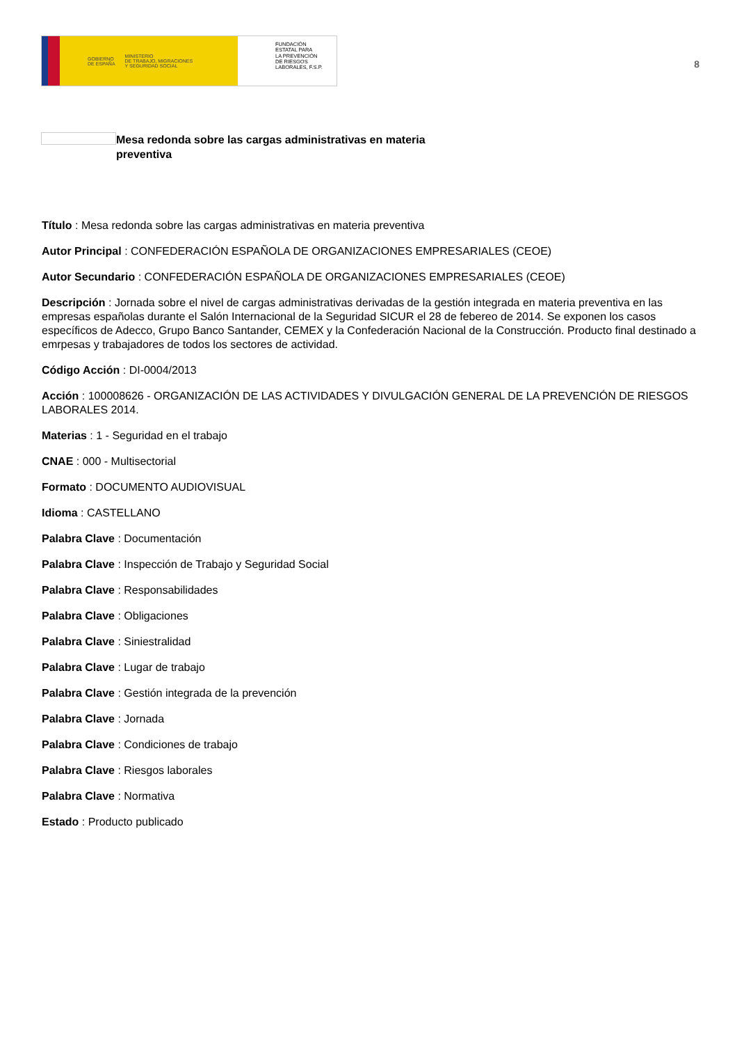GOBIERNO
DE ESPAÑA MINISTERIO
DE TRABAJO, MIGRACIONES
Y SEGURIDAD SOCIAL
FUNDACIÓN
ESTATAL PARA
LA PREVENCIÓN
DE RIESGOS
LABORALES, F.S.P.
8
Mesa redonda sobre las cargas administrativas en materia preventiva
Título : Mesa redonda sobre las cargas administrativas en materia preventiva
Autor Principal : CONFEDERACIÓN ESPAÑOLA DE ORGANIZACIONES EMPRESARIALES (CEOE)
Autor Secundario : CONFEDERACIÓN ESPAÑOLA DE ORGANIZACIONES EMPRESARIALES (CEOE)
Descripción : Jornada sobre el nivel de cargas administrativas derivadas de la gestión integrada en materia preventiva en las empresas españolas durante el Salón Internacional de la Seguridad SICUR el 28 de febereo de 2014. Se exponen los casos específicos de Adecco, Grupo Banco Santander, CEMEX y la Confederación Nacional de la Construcción. Producto final destinado a emrpesas y trabajadores de todos los sectores de actividad.
Código Acción : DI-0004/2013
Acción : 100008626 - ORGANIZACIÓN DE LAS ACTIVIDADES Y DIVULGACIÓN GENERAL DE LA PREVENCIÓN DE RIESGOS LABORALES 2014.
Materias : 1 - Seguridad en el trabajo
CNAE : 000 - Multisectorial
Formato : DOCUMENTO AUDIOVISUAL
Idioma : CASTELLANO
Palabra Clave : Documentación
Palabra Clave : Inspección de Trabajo y Seguridad Social
Palabra Clave : Responsabilidades
Palabra Clave : Obligaciones
Palabra Clave : Siniestralidad
Palabra Clave : Lugar de trabajo
Palabra Clave : Gestión integrada de la prevención
Palabra Clave : Jornada
Palabra Clave : Condiciones de trabajo
Palabra Clave : Riesgos laborales
Palabra Clave : Normativa
Estado : Producto publicado